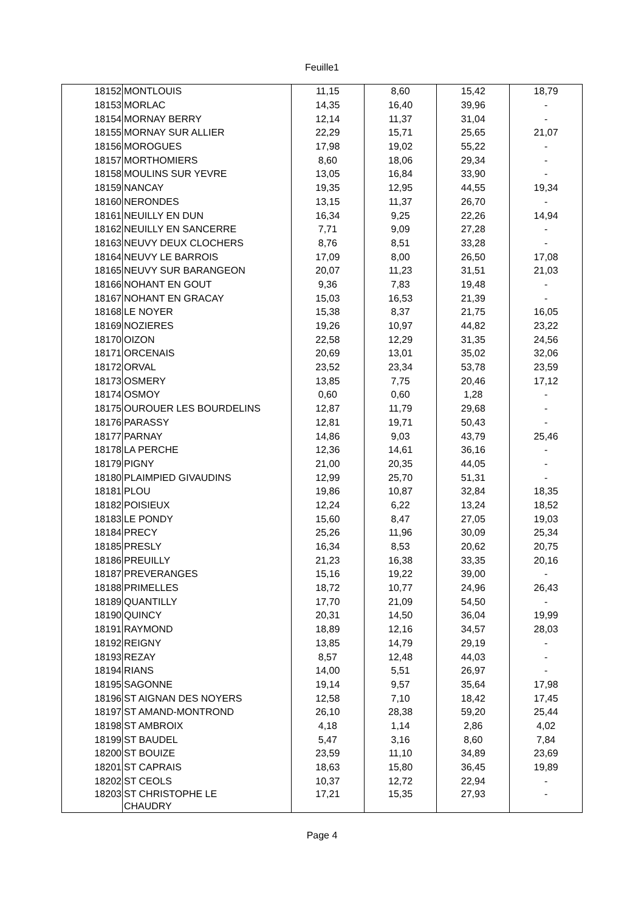Feuille1
| 18152 | MONTLOUIS | 11,15 | 8,60 | 15,42 | 18,79 |
| 18153 | MORLAC | 14,35 | 16,40 | 39,96 | - |
| 18154 | MORNAY BERRY | 12,14 | 11,37 | 31,04 | - |
| 18155 | MORNAY SUR ALLIER | 22,29 | 15,71 | 25,65 | 21,07 |
| 18156 | MOROGUES | 17,98 | 19,02 | 55,22 | - |
| 18157 | MORTHOMIERS | 8,60 | 18,06 | 29,34 | - |
| 18158 | MOULINS SUR YEVRE | 13,05 | 16,84 | 33,90 | - |
| 18159 | NANCAY | 19,35 | 12,95 | 44,55 | 19,34 |
| 18160 | NERONDES | 13,15 | 11,37 | 26,70 | - |
| 18161 | NEUILLY EN DUN | 16,34 | 9,25 | 22,26 | 14,94 |
| 18162 | NEUILLY EN SANCERRE | 7,71 | 9,09 | 27,28 | - |
| 18163 | NEUVY DEUX CLOCHERS | 8,76 | 8,51 | 33,28 | - |
| 18164 | NEUVY LE BARROIS | 17,09 | 8,00 | 26,50 | 17,08 |
| 18165 | NEUVY SUR BARANGEON | 20,07 | 11,23 | 31,51 | 21,03 |
| 18166 | NOHANT EN GOUT | 9,36 | 7,83 | 19,48 | - |
| 18167 | NOHANT EN GRACAY | 15,03 | 16,53 | 21,39 | - |
| 18168 | LE NOYER | 15,38 | 8,37 | 21,75 | 16,05 |
| 18169 | NOZIERES | 19,26 | 10,97 | 44,82 | 23,22 |
| 18170 | OIZON | 22,58 | 12,29 | 31,35 | 24,56 |
| 18171 | ORCENAIS | 20,69 | 13,01 | 35,02 | 32,06 |
| 18172 | ORVAL | 23,52 | 23,34 | 53,78 | 23,59 |
| 18173 | OSMERY | 13,85 | 7,75 | 20,46 | 17,12 |
| 18174 | OSMOY | 0,60 | 0,60 | 1,28 | - |
| 18175 | OUROUER LES BOURDELINS | 12,87 | 11,79 | 29,68 | - |
| 18176 | PARASSY | 12,81 | 19,71 | 50,43 | - |
| 18177 | PARNAY | 14,86 | 9,03 | 43,79 | 25,46 |
| 18178 | LA PERCHE | 12,36 | 14,61 | 36,16 | - |
| 18179 | PIGNY | 21,00 | 20,35 | 44,05 | - |
| 18180 | PLAIMPIED GIVAUDINS | 12,99 | 25,70 | 51,31 | - |
| 18181 | PLOU | 19,86 | 10,87 | 32,84 | 18,35 |
| 18182 | POISIEUX | 12,24 | 6,22 | 13,24 | 18,52 |
| 18183 | LE PONDY | 15,60 | 8,47 | 27,05 | 19,03 |
| 18184 | PRECY | 25,26 | 11,96 | 30,09 | 25,34 |
| 18185 | PRESLY | 16,34 | 8,53 | 20,62 | 20,75 |
| 18186 | PREUILLY | 21,23 | 16,38 | 33,35 | 20,16 |
| 18187 | PREVERANGES | 15,16 | 19,22 | 39,00 | - |
| 18188 | PRIMELLES | 18,72 | 10,77 | 24,96 | 26,43 |
| 18189 | QUANTILLY | 17,70 | 21,09 | 54,50 | - |
| 18190 | QUINCY | 20,31 | 14,50 | 36,04 | 19,99 |
| 18191 | RAYMOND | 18,89 | 12,16 | 34,57 | 28,03 |
| 18192 | REIGNY | 13,85 | 14,79 | 29,19 | - |
| 18193 | REZAY | 8,57 | 12,48 | 44,03 | - |
| 18194 | RIANS | 14,00 | 5,51 | 26,97 | - |
| 18195 | SAGONNE | 19,14 | 9,57 | 35,64 | 17,98 |
| 18196 | ST AIGNAN DES NOYERS | 12,58 | 7,10 | 18,42 | 17,45 |
| 18197 | ST AMAND-MONTROND | 26,10 | 28,38 | 59,20 | 25,44 |
| 18198 | ST AMBROIX | 4,18 | 1,14 | 2,86 | 4,02 |
| 18199 | ST BAUDEL | 5,47 | 3,16 | 8,60 | 7,84 |
| 18200 | ST BOUIZE | 23,59 | 11,10 | 34,89 | 23,69 |
| 18201 | ST CAPRAIS | 18,63 | 15,80 | 36,45 | 19,89 |
| 18202 | ST CEOLS | 10,37 | 12,72 | 22,94 | - |
| 18203 | ST CHRISTOPHE LE CHAUDRY | 17,21 | 15,35 | 27,93 | - |
Page 4